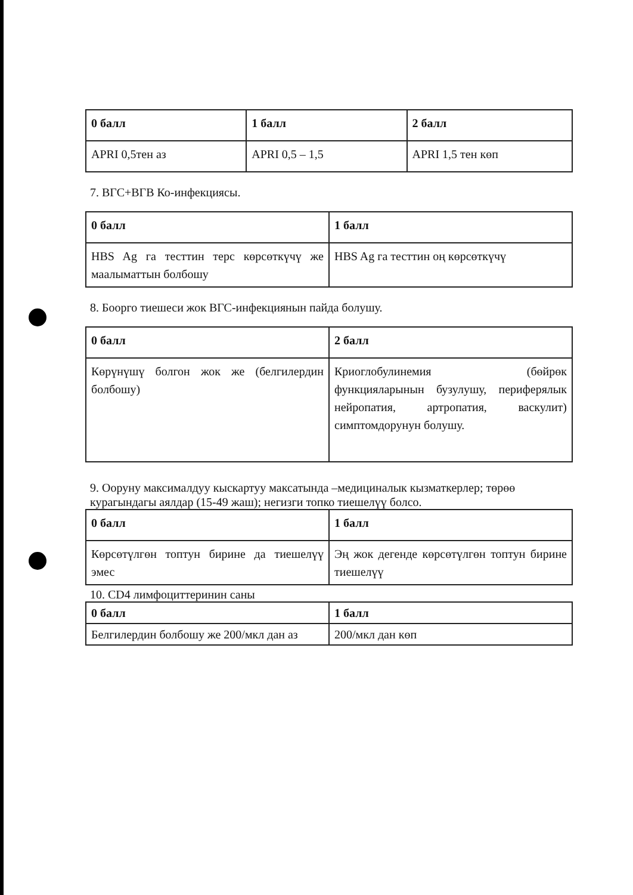| 0 балл | 1 балл | 2 балл |
| APRI 0,5тен аз | APRI 0,5 – 1,5 | APRI 1,5 тен көп |
7. ВГС+ВГВ Ко-инфекциясы.
| 0 балл | 1 балл |
| HBS Ag га тесттин терс көрсөткүчү же маалыматтын болбошу | HBS Ag га тесттин оң көрсөткүчү |
8. Боорго тиешеси жок ВГС-инфекциянын пайда болушу.
| 0 балл | 2 балл |
| Көрүнүшү болгон жок же (белгилердин болбошу) | Криоглобулинемия (бөйрөк функцияларынын бузулушу, периферялык нейропатия, артропатия, васкулит) симптомдорунун болушу. |
9. Ооруну максималдуу кыскартуу максатында –медициналык кызматкерлер; төрөө курагындагы аялдар (15-49 жаш); негизги топко тиешелүү болсо.
| 0 балл | 1 балл |
| Көрсөтүлгөн топтун бирине да тиешелүү эмес | Эң жок дегенде көрсөтүлгөн топтун бирине тиешелүү |
10. CD4 лимфоциттеринин саны
| 0 балл | 1 балл |
| Белгилердин болбошу же 200/мкл дан аз | 200/мкл дан көп |